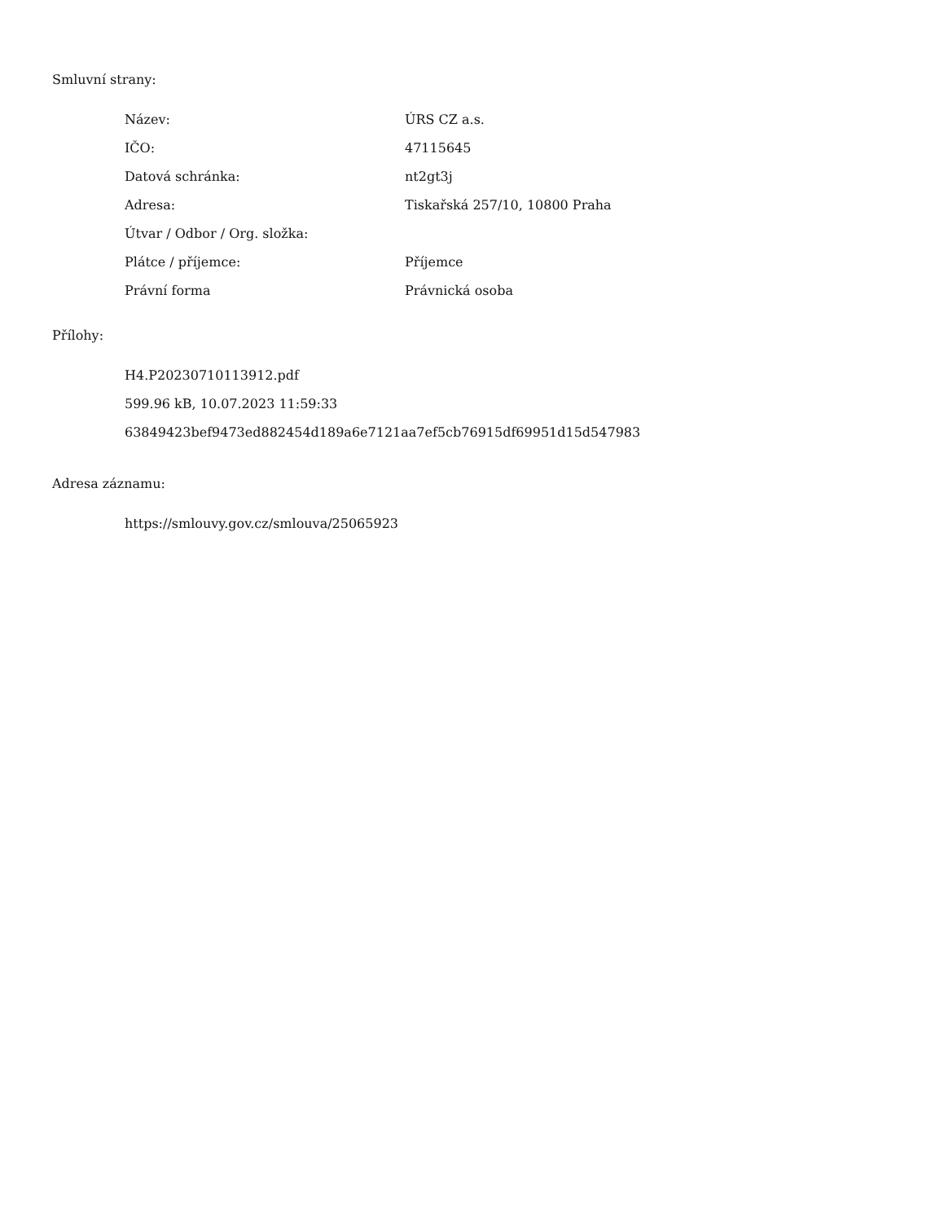Smluvní strany:
| Název: | ÚRS CZ a.s. |
| IČO: | 47115645 |
| Datová schránka: | nt2gt3j |
| Adresa: | Tiskařská 257/10, 10800 Praha |
| Útvar / Odbor / Org. složka: | |
| Plátce / příjemce: | Příjemce |
| Právní forma | Právnická osoba |
Přílohy:
H4.P20230710113912.pdf
599.96 kB, 10.07.2023 11:59:33
63849423bef9473ed882454d189a6e7121aa7ef5cb76915df69951d15d547983
Adresa záznamu:
https://smlouvy.gov.cz/smlouva/25065923